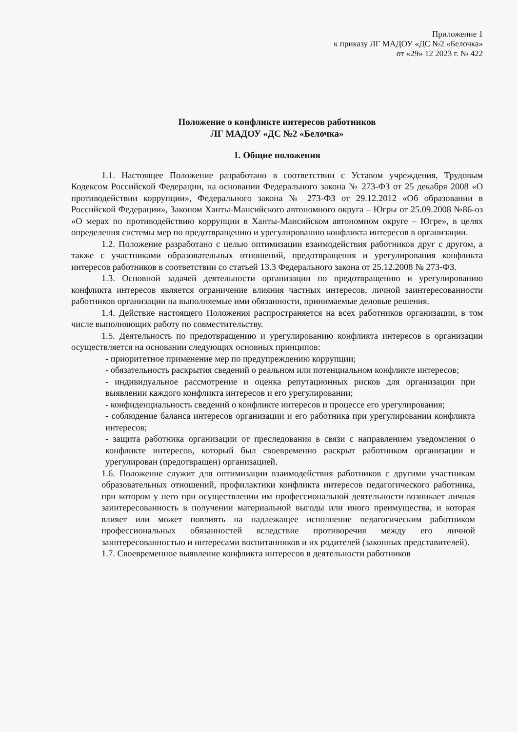Приложение 1
к приказу ЛГ МАДОУ «ДС №2 «Белочка»
от «29» 12 2023 г. № 422
Положение о конфликте интересов работников
ЛГ МАДОУ «ДС №2 «Белочка»
1. Общие положения
1.1. Настоящее Положение разработано в соответствии с Уставом учреждения, Трудовым Кодексом Российской Федерации, на основании Федерального закона № 273-ФЗ от 25 декабря 2008 «О противодействии коррупции», Федерального закона № 273-ФЗ от 29.12.2012 «Об образовании в Российской Федерации», Законом Ханты-Мансийского автономного округа – Югры от 25.09.2008 №86-оз «О мерах по противодействию коррупции в Ханты-Мансийском автономном округе – Югре», в целях определения системы мер по предотвращению и урегулированию конфликта интересов в организации.
1.2. Положение разработано с целью оптимизации взаимодействия работников друг с другом, а также с участниками образовательных отношений, предотвращения и урегулирования конфликта интересов работников в соответствии со статьей 13.3 Федерального закона от 25.12.2008 № 273-ФЗ.
1.3. Основной задачей деятельности организации по предотвращению и урегулированию конфликта интересов является ограничение влияния частных интересов, личной заинтересованности работников организации на выполняемые ими обязанности, принимаемые деловые решения.
1.4. Действие настоящего Положения распространяется на всех работников организации, в том числе выполняющих работу по совместительству.
1.5. Деятельность по предотвращению и урегулированию конфликта интересов в организации осуществляется на основании следующих основных принципов:
- приоритетное применение мер по предупреждению коррупции;
- обязательность раскрытия сведений о реальном или потенциальном конфликте интересов;
- индивидуальное рассмотрение и оценка репутационных рисков для организации при выявлении каждого конфликта интересов и его урегулировании;
- конфиденциальность сведений о конфликте интересов и процессе его урегулирования;
- соблюдение баланса интересов организации и его работника при урегулировании конфликта интересов;
- защита работника организации от преследования в связи с направлением уведомления о конфликте интересов, который был своевременно раскрыт работником организации и урегулирован (предотвращен) организацией.
1.6. Положение служит для оптимизации взаимодействия работников с другими участникам образовательных отношений, профилактики конфликта интересов педагогического работника, при котором у него при осуществлении им профессиональной деятельности возникает личная заинтересованность в получении материальной выгоды или иного преимущества, и которая влияет или может повлиять на надлежащее исполнение педагогическим работником профессиональных обязанностей вследствие противоречия между его личной заинтересованностью и интересами воспитанников и их родителей (законных представителей).
1.7. Своевременное выявление конфликта интересов в деятельности работников